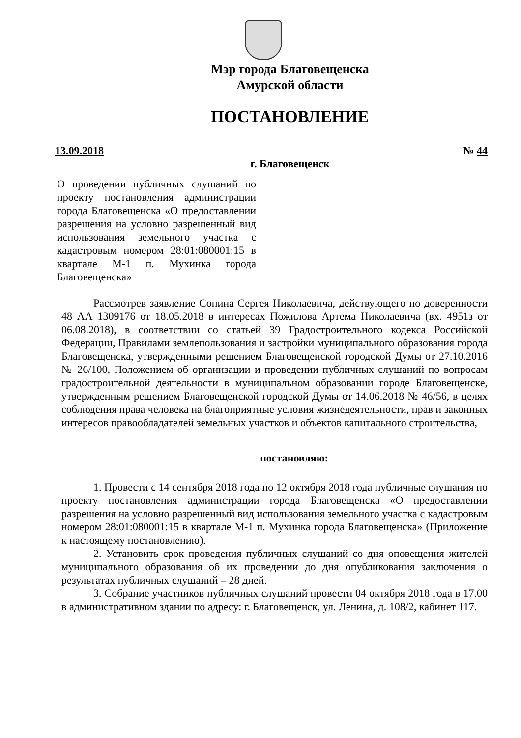Мэр города Благовещенска
Амурской области
ПОСТАНОВЛЕНИЕ
13.09.2018 № 44
г. Благовещенск
О проведении публичных слушаний по проекту постановления администрации города Благовещенска «О предоставлении разрешения на условно разрешенный вид использования земельного участка с кадастровым номером 28:01:080001:15 в квартале М-1 п. Мухинка города Благовещенска»
Рассмотрев заявление Сопина Сергея Николаевича, действующего по доверенности 48 АА 1309176 от 18.05.2018 в интересах Пожилова Артема Николаевича (вх. 4951з от 06.08.2018), в соответствии со статьей 39 Градостроительного кодекса Российской Федерации, Правилами землепользования и застройки муниципального образования города Благовещенска, утвержденными решением Благовещенской городской Думы от 27.10.2016 № 26/100, Положением об организации и проведении публичных слушаний по вопросам градостроительной деятельности в муниципальном образовании городе Благовещенске, утвержденным решением Благовещенской городской Думы от 14.06.2018 № 46/56, в целях соблюдения права человека на благоприятные условия жизнедеятельности, прав и законных интересов правообладателей земельных участков и объектов капитального строительства,
постановляю:
1. Провести с 14 сентября 2018 года по 12 октября 2018 года публичные слушания по проекту постановления администрации города Благовещенска «О предоставлении разрешения на условно разрешенный вид использования земельного участка с кадастровым номером 28:01:080001:15 в квартале М-1 п. Мухинка города Благовещенска» (Приложение к настоящему постановлению).
2. Установить срок проведения публичных слушаний со дня оповещения жителей муниципального образования об их проведении до дня опубликования заключения о результатах публичных слушаний – 28 дней.
3. Собрание участников публичных слушаний провести 04 октября 2018 года в 17.00 в административном здании по адресу: г. Благовещенск, ул. Ленина, д. 108/2, кабинет 117.